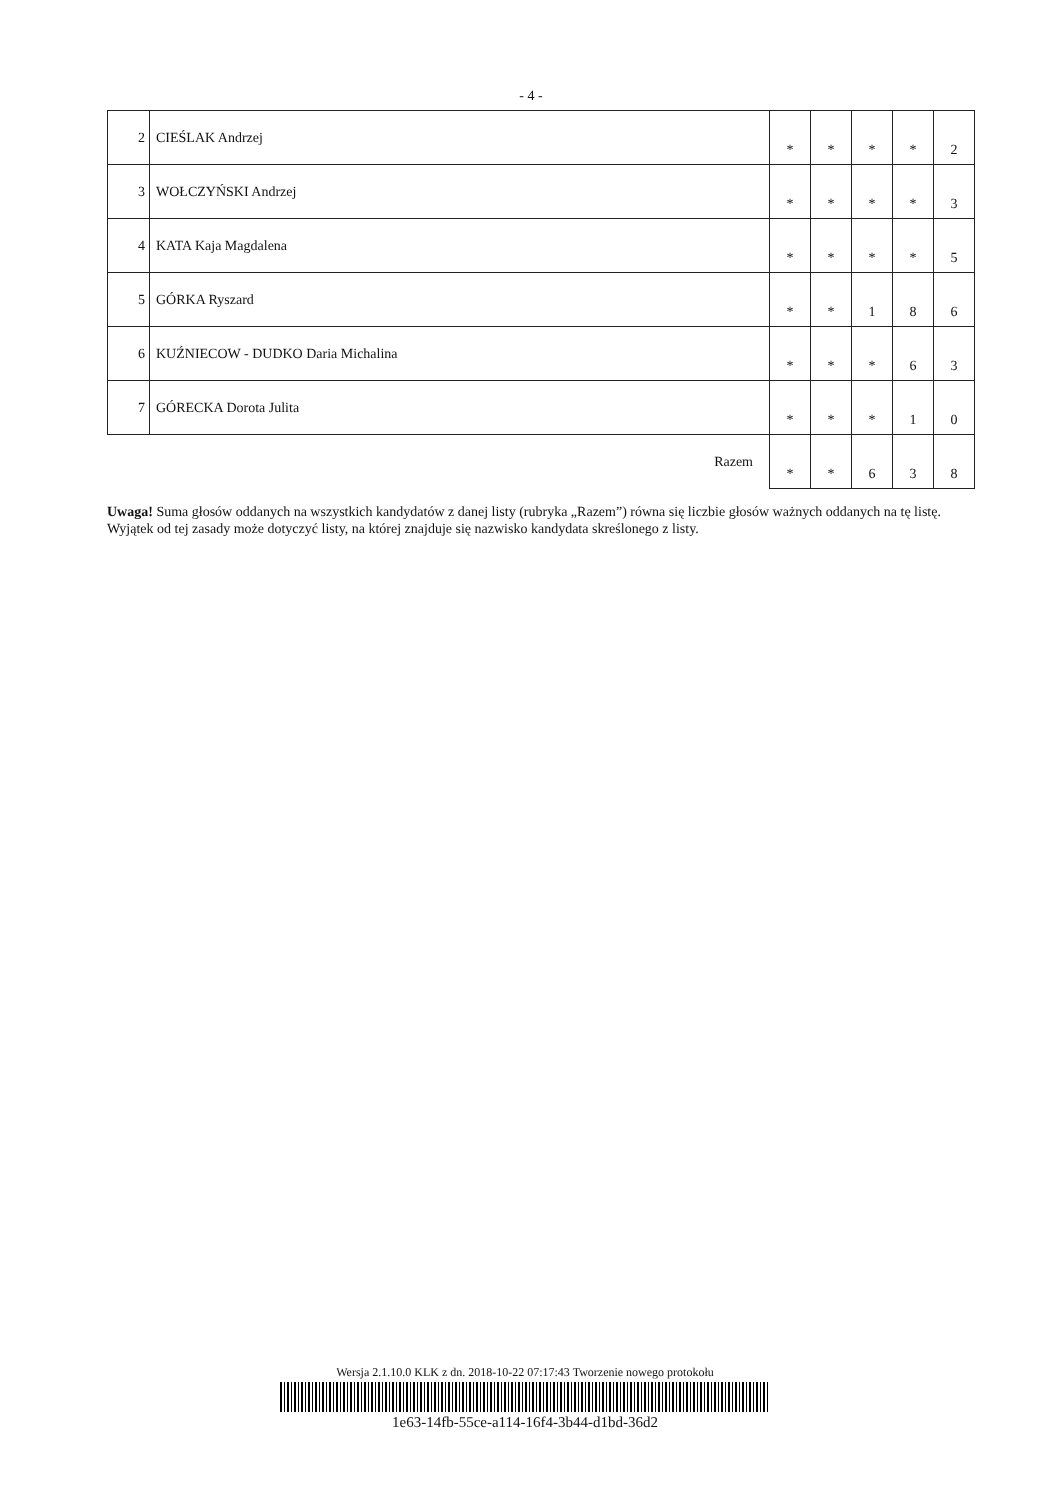- 4 -
| 2 | CIEŚLAK Andrzej | * | * | * | * | 2 |
| 3 | WOŁCZYŃSKI Andrzej | * | * | * | * | 3 |
| 4 | KATA Kaja Magdalena | * | * | * | * | 5 |
| 5 | GÓRKA Ryszard | * | * | 1 | 8 | 6 |
| 6 | KUŹNIECOW - DUDKO Daria Michalina | * | * | * | 6 | 3 |
| 7 | GÓRECKA Dorota Julita | * | * | * | 1 | 0 |
| Razem | | * | * | 6 | 3 | 8 |
Uwaga! Suma głosów oddanych na wszystkich kandydatów z danej listy (rubryka „Razem”) równa się liczbie głosów ważnych oddanych na tę listę. Wyjątek od tej zasady może dotyczyć listy, na której znajduje się nazwisko kandydata skreślonego z listy.
Wersja 2.1.10.0 KLK z dn. 2018-10-22 07:17:43 Tworzenie nowego protokołu
1e63-14fb-55ce-a114-16f4-3b44-d1bd-36d2